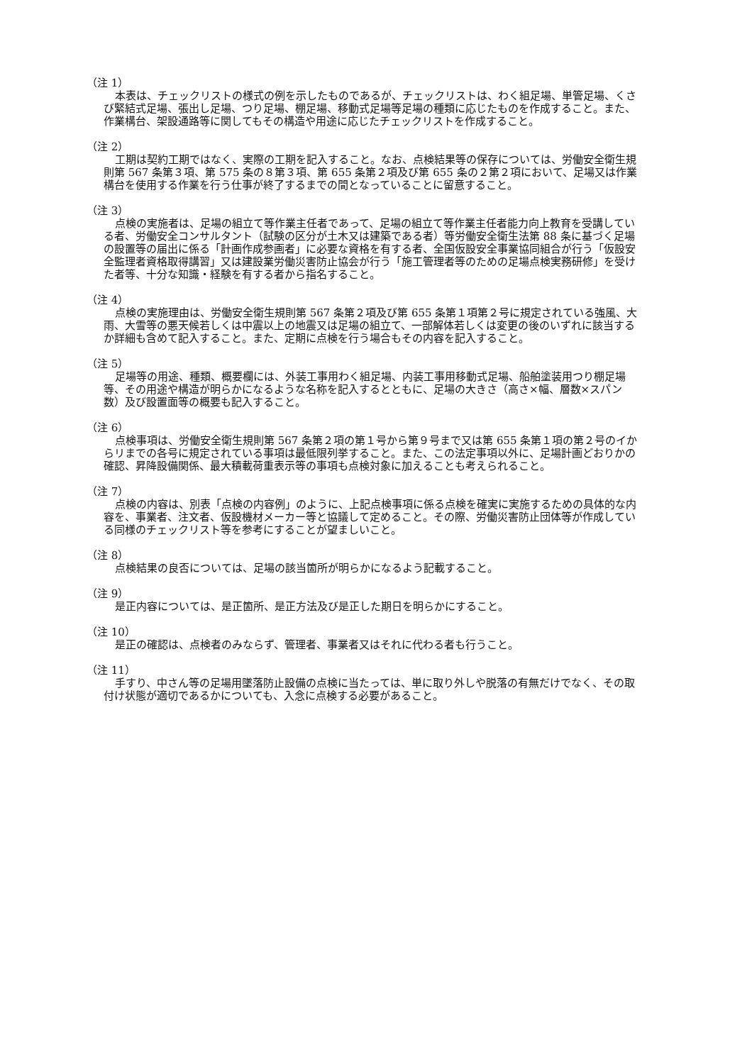（注 1）
本表は、チェックリストの様式の例を示したものであるが、チェックリストは、わく組足場、単管足場、くさび緊結式足場、張出し足場、つり足場、棚足場、移動式足場等足場の種類に応じたものを作成すること。また、作業構台、架設通路等に関してもその構造や用途に応じたチェックリストを作成すること。
（注 2）
工期は契約工期ではなく、実際の工期を記入すること。なお、点検結果等の保存については、労働安全衛生規則第 567 条第３項、第 575 条の８第３項、第 655 条第２項及び第 655 条の２第２項において、足場又は作業構台を使用する作業を行う仕事が終了するまでの間となっていることに留意すること。
（注 3）
点検の実施者は、足場の組立て等作業主任者であって、足場の組立て等作業主任者能力向上教育を受講している者、労働安全コンサルタント（試験の区分が土木又は建築である者）等労働安全衛生法第 88 条に基づく足場の設置等の届出に係る「計画作成参画者」に必要な資格を有する者、全国仮設安全事業協同組合が行う「仮設安全監理者資格取得講習」又は建設業労働災害防止協会が行う「施工管理者等のための足場点検実務研修」を受けた者等、十分な知識・経験を有する者から指名すること。
（注 4）
点検の実施理由は、労働安全衛生規則第 567 条第２項及び第 655 条第１項第２号に規定されている強風、大雨、大雪等の悪天候若しくは中震以上の地震又は足場の組立て、一部解体若しくは変更の後のいずれに該当するか詳細も含めて記入すること。また、定期に点検を行う場合もその内容を記入すること。
（注 5）
足場等の用途、種類、概要欄には、外装工事用わく組足場、内装工事用移動式足場、船舶塗装用つり棚足場等、その用途や構造が明らかになるような名称を記入するとともに、足場の大きさ（高さ×幅、層数×スパン数）及び設置面等の概要も記入すること。
（注 6）
点検事項は、労働安全衛生規則第 567 条第２項の第１号から第９号まで又は第 655 条第１項の第２号のイからリまでの各号に規定されている事項は最低限列挙すること。また、この法定事項以外に、足場計画どおりかの確認、昇降設備関係、最大積載荷重表示等の事項も点検対象に加えることも考えられること。
（注 7）
点検の内容は、別表「点検の内容例」のように、上記点検事項に係る点検を確実に実施するための具体的な内容を、事業者、注文者、仮設機材メーカー等と協議して定めること。その際、労働災害防止団体等が作成している同様のチェックリスト等を参考にすることが望ましいこと。
（注 8）
点検結果の良否については、足場の該当箇所が明らかになるよう記載すること。
（注 9）
是正内容については、是正箇所、是正方法及び是正した期日を明らかにすること。
（注 10）
是正の確認は、点検者のみならず、管理者、事業者又はそれに代わる者も行うこと。
（注 11）
手すり、中さん等の足場用墜落防止設備の点検に当たっては、単に取り外しや脱落の有無だけでなく、その取付け状態が適切であるかについても、入念に点検する必要があること。